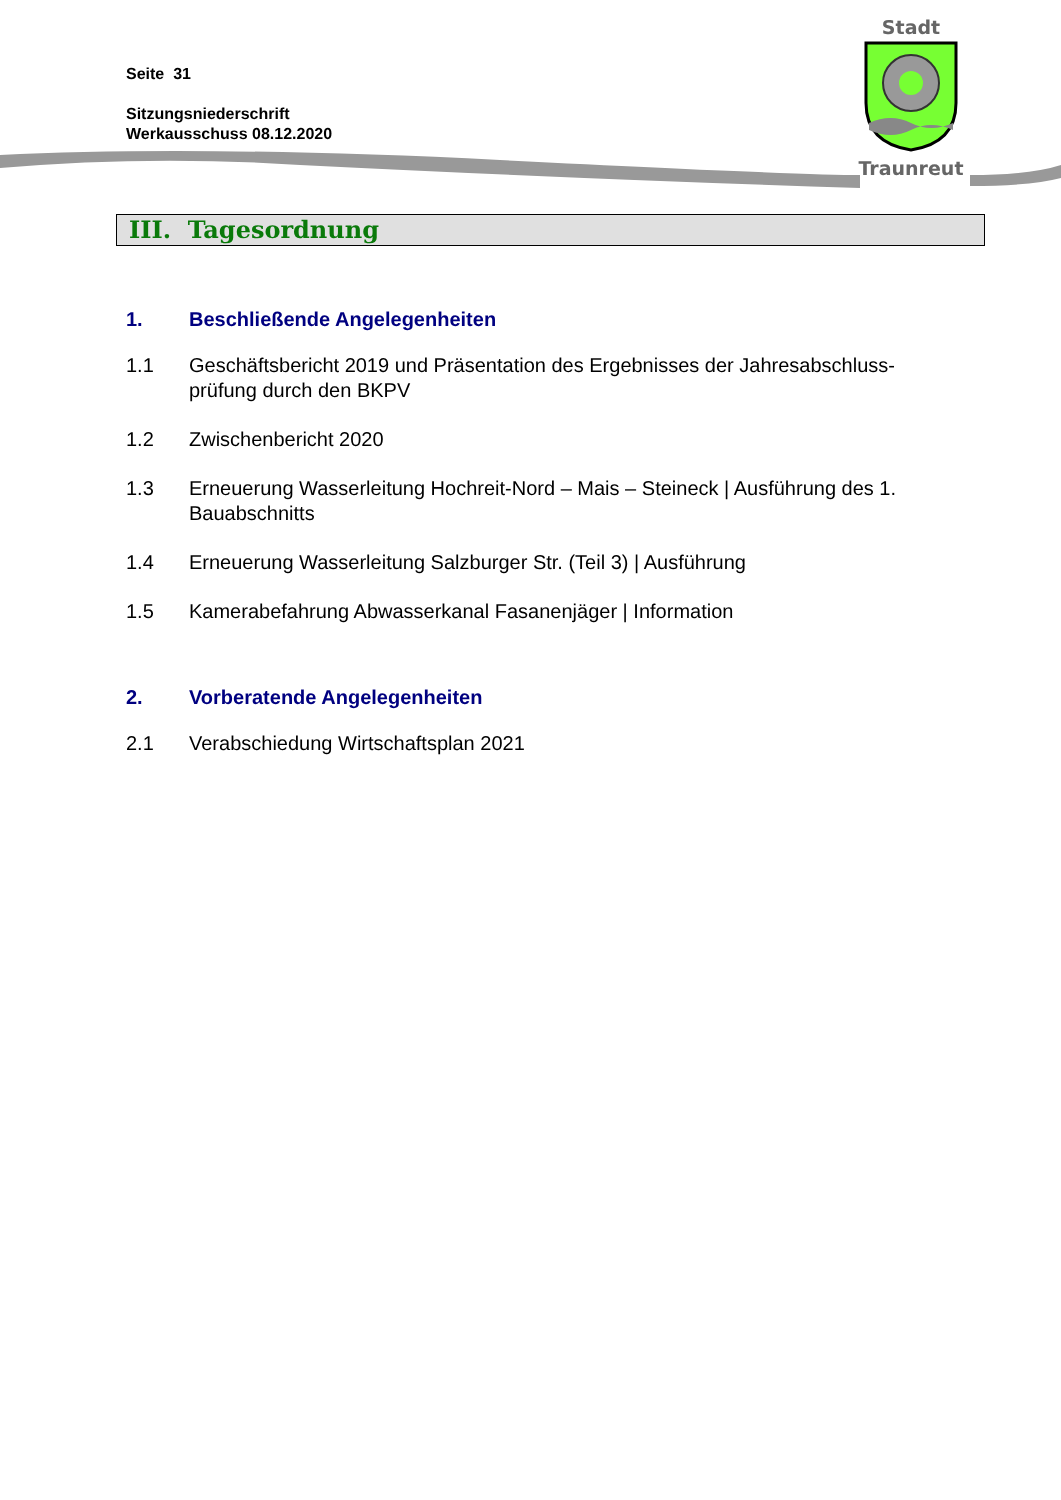Seite 31
Sitzungsniederschrift
Werkausschuss 08.12.2020
Stadt
Traunreut
III. Tagesordnung
1. Beschließende Angelegenheiten
1.1 Geschäftsbericht 2019 und Präsentation des Ergebnisses der Jahresabschluss-prüfung durch den BKPV
1.2 Zwischenbericht 2020
1.3 Erneuerung Wasserleitung Hochreit-Nord – Mais – Steineck | Ausführung des 1. Bauabschnitts
1.4 Erneuerung Wasserleitung Salzburger Str. (Teil 3) | Ausführung
1.5 Kamerabefahrung Abwasserkanal Fasanenjäger | Information
2. Vorberatende Angelegenheiten
2.1 Verabschiedung Wirtschaftsplan 2021